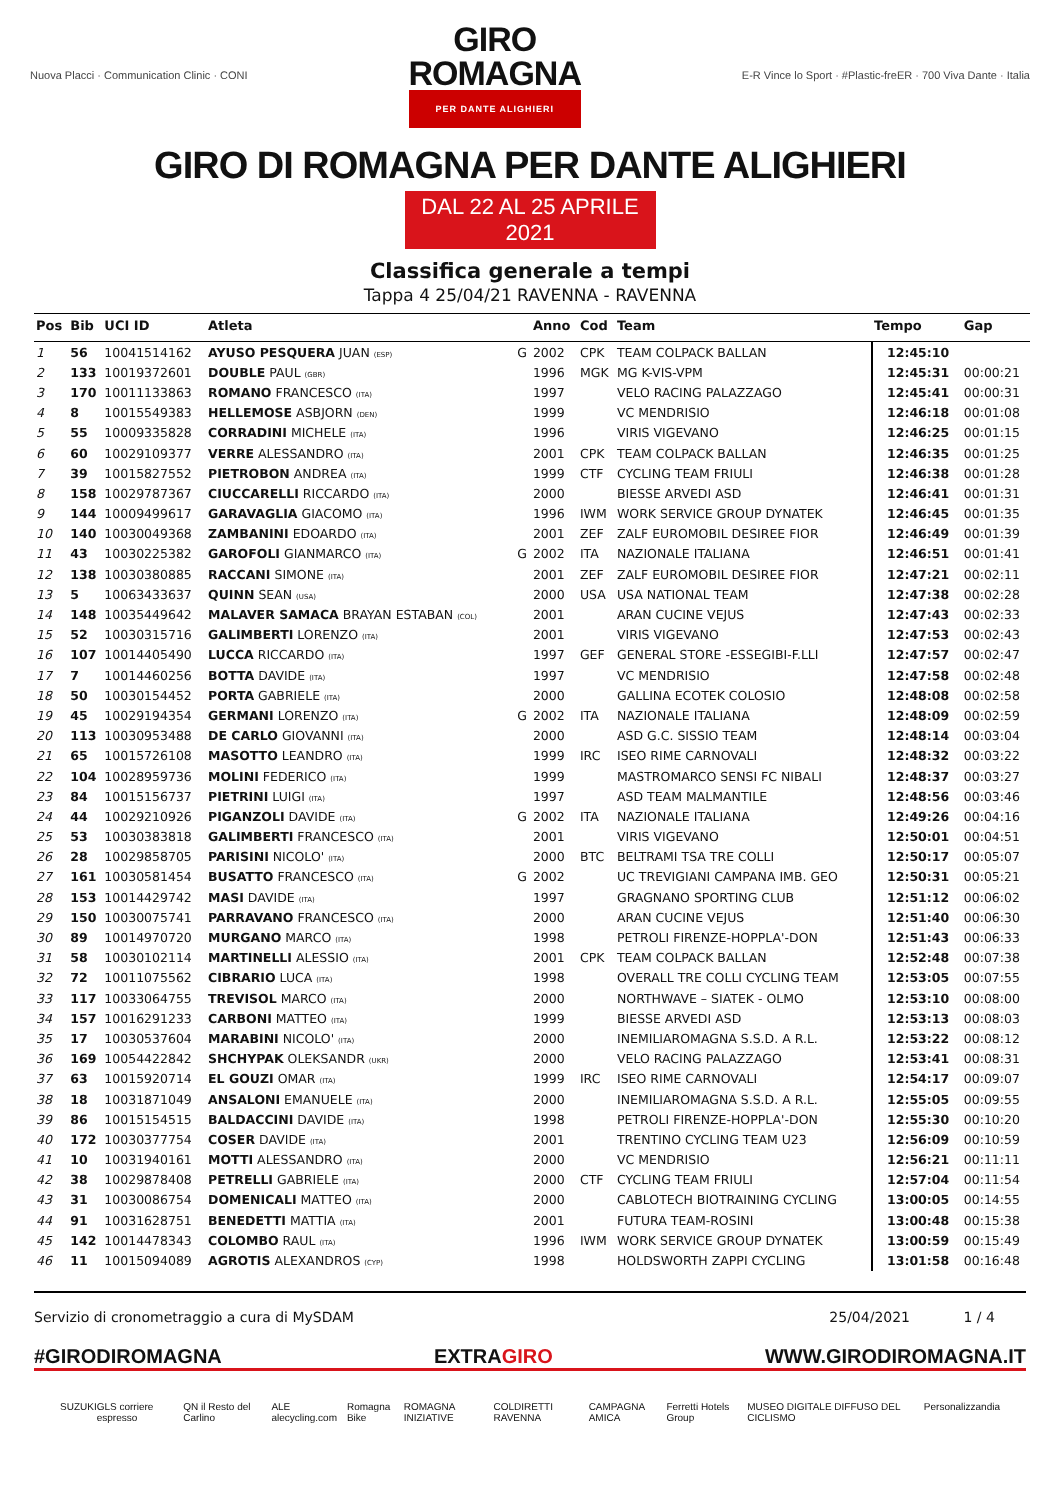Nuova Placci · Communication Clinic · CONI
GIRO
ROMAGNA
PER DANTE ALIGHIERI
E-R Vince lo Sport · #Plastic-freER · 700 Viva Dante · Italia
GIRO DI ROMAGNA PER DANTE ALIGHIERI
DAL 22 AL 25 APRILE 2021
Classifica generale a tempi
Tappa 4 25/04/21 RAVENNA - RAVENNA
| Pos | Bib | UCI ID | Atleta | | Anno | Cod | Team | Tempo | Gap |
| --- | --- | --- | --- | --- | --- | --- | --- | --- | --- |
| 1 | 56 | 10041514162 | AYUSO PESQUERA JUAN (ESP) | G | 2002 | CPK | TEAM COLPACK BALLAN | 12:45:10 | |
| 2 | 133 | 10019372601 | DOUBLE PAUL (GBR) | | 1996 | MGK | MG K-VIS-VPM | 12:45:31 | 00:00:21 |
| 3 | 170 | 10011133863 | ROMANO FRANCESCO (ITA) | | 1997 | | VELO RACING PALAZZAGO | 12:45:41 | 00:00:31 |
| 4 | 8 | 10015549383 | HELLEMOSE ASBJORN (DEN) | | 1999 | | VC MENDRISIO | 12:46:18 | 00:01:08 |
| 5 | 55 | 10009335828 | CORRADINI MICHELE (ITA) | | 1996 | | VIRIS VIGEVANO | 12:46:25 | 00:01:15 |
| 6 | 60 | 10029109377 | VERRE ALESSANDRO (ITA) | | 2001 | CPK | TEAM COLPACK BALLAN | 12:46:35 | 00:01:25 |
| 7 | 39 | 10015827552 | PIETROBON ANDREA (ITA) | | 1999 | CTF | CYCLING TEAM FRIULI | 12:46:38 | 00:01:28 |
| 8 | 158 | 10029787367 | CIUCCARELLI RICCARDO (ITA) | | 2000 | | BIESSE ARVEDI ASD | 12:46:41 | 00:01:31 |
| 9 | 144 | 10009499617 | GARAVAGLIA GIACOMO (ITA) | | 1996 | IWM | WORK SERVICE GROUP DYNATEK | 12:46:45 | 00:01:35 |
| 10 | 140 | 10030049368 | ZAMBANINI EDOARDO (ITA) | | 2001 | ZEF | ZALF EUROMOBIL DESIREE FIOR | 12:46:49 | 00:01:39 |
| 11 | 43 | 10030225382 | GAROFOLI GIANMARCO (ITA) | G | 2002 | ITA | NAZIONALE ITALIANA | 12:46:51 | 00:01:41 |
| 12 | 138 | 10030380885 | RACCANI SIMONE (ITA) | | 2001 | ZEF | ZALF EUROMOBIL DESIREE FIOR | 12:47:21 | 00:02:11 |
| 13 | 5 | 10063433637 | QUINN SEAN (USA) | | 2000 | USA | USA NATIONAL TEAM | 12:47:38 | 00:02:28 |
| 14 | 148 | 10035449642 | MALAVER SAMACA BRAYAN ESTABAN (COL) | | 2001 | | ARAN CUCINE VEJUS | 12:47:43 | 00:02:33 |
| 15 | 52 | 10030315716 | GALIMBERTI LORENZO (ITA) | | 2001 | | VIRIS VIGEVANO | 12:47:53 | 00:02:43 |
| 16 | 107 | 10014405490 | LUCCA RICCARDO (ITA) | | 1997 | GEF | GENERAL STORE -ESSEGIBI-F.LLI | 12:47:57 | 00:02:47 |
| 17 | 7 | 10014460256 | BOTTA DAVIDE (ITA) | | 1997 | | VC MENDRISIO | 12:47:58 | 00:02:48 |
| 18 | 50 | 10030154452 | PORTA GABRIELE (ITA) | | 2000 | | GALLINA ECOTEK COLOSIO | 12:48:08 | 00:02:58 |
| 19 | 45 | 10029194354 | GERMANI LORENZO (ITA) | G | 2002 | ITA | NAZIONALE ITALIANA | 12:48:09 | 00:02:59 |
| 20 | 113 | 10030953488 | DE CARLO GIOVANNI (ITA) | | 2000 | | ASD G.C. SISSIO TEAM | 12:48:14 | 00:03:04 |
| 21 | 65 | 10015726108 | MASOTTO LEANDRO (ITA) | | 1999 | IRC | ISEO RIME CARNOVALI | 12:48:32 | 00:03:22 |
| 22 | 104 | 10028959736 | MOLINI FEDERICO (ITA) | | 1999 | | MASTROMARCO SENSI FC NIBALI | 12:48:37 | 00:03:27 |
| 23 | 84 | 10015156737 | PIETRINI LUIGI (ITA) | | 1997 | | ASD TEAM MALMANTILE | 12:48:56 | 00:03:46 |
| 24 | 44 | 10029210926 | PIGANZOLI DAVIDE (ITA) | G | 2002 | ITA | NAZIONALE ITALIANA | 12:49:26 | 00:04:16 |
| 25 | 53 | 10030383818 | GALIMBERTI FRANCESCO (ITA) | | 2001 | | VIRIS VIGEVANO | 12:50:01 | 00:04:51 |
| 26 | 28 | 10029858705 | PARISINI NICOLO' (ITA) | | 2000 | BTC | BELTRAMI TSA TRE COLLI | 12:50:17 | 00:05:07 |
| 27 | 161 | 10030581454 | BUSATTO FRANCESCO (ITA) | G | 2002 | | UC TREVIGIANI CAMPANA IMB. GEO | 12:50:31 | 00:05:21 |
| 28 | 153 | 10014429742 | MASI DAVIDE (ITA) | | 1997 | | GRAGNANO SPORTING CLUB | 12:51:12 | 00:06:02 |
| 29 | 150 | 10030075741 | PARRAVANO FRANCESCO (ITA) | | 2000 | | ARAN CUCINE VEJUS | 12:51:40 | 00:06:30 |
| 30 | 89 | 10014970720 | MURGANO MARCO (ITA) | | 1998 | | PETROLI FIRENZE-HOPPLA'-DON | 12:51:43 | 00:06:33 |
| 31 | 58 | 10030102114 | MARTINELLI ALESSIO (ITA) | | 2001 | CPK | TEAM COLPACK BALLAN | 12:52:48 | 00:07:38 |
| 32 | 72 | 10011075562 | CIBRARIO LUCA (ITA) | | 1998 | | OVERALL TRE COLLI CYCLING TEAM | 12:53:05 | 00:07:55 |
| 33 | 117 | 10033064755 | TREVISOL MARCO (ITA) | | 2000 | | NORTHWAVE – SIATEK - OLMO | 12:53:10 | 00:08:00 |
| 34 | 157 | 10016291233 | CARBONI MATTEO (ITA) | | 1999 | | BIESSE ARVEDI ASD | 12:53:13 | 00:08:03 |
| 35 | 17 | 10030537604 | MARABINI NICOLO' (ITA) | | 2000 | | INEMILIAROMAGNA S.S.D. A R.L. | 12:53:22 | 00:08:12 |
| 36 | 169 | 10054422842 | SHCHYPAK OLEKSANDR (UKR) | | 2000 | | VELO RACING PALAZZAGO | 12:53:41 | 00:08:31 |
| 37 | 63 | 10015920714 | EL GOUZI OMAR (ITA) | | 1999 | IRC | ISEO RIME CARNOVALI | 12:54:17 | 00:09:07 |
| 38 | 18 | 10031871049 | ANSALONI EMANUELE (ITA) | | 2000 | | INEMILIAROMAGNA S.S.D. A R.L. | 12:55:05 | 00:09:55 |
| 39 | 86 | 10015154515 | BALDACCINI DAVIDE (ITA) | | 1998 | | PETROLI FIRENZE-HOPPLA'-DON | 12:55:30 | 00:10:20 |
| 40 | 172 | 10030377754 | COSER DAVIDE (ITA) | | 2001 | | TRENTINO CYCLING TEAM U23 | 12:56:09 | 00:10:59 |
| 41 | 10 | 10031940161 | MOTTI ALESSANDRO (ITA) | | 2000 | | VC MENDRISIO | 12:56:21 | 00:11:11 |
| 42 | 38 | 10029878408 | PETRELLI GABRIELE (ITA) | | 2000 | CTF | CYCLING TEAM FRIULI | 12:57:04 | 00:11:54 |
| 43 | 31 | 10030086754 | DOMENICALI MATTEO (ITA) | | 2000 | | CABLOTECH BIOTRAINING CYCLING | 13:00:05 | 00:14:55 |
| 44 | 91 | 10031628751 | BENEDETTI MATTIA (ITA) | | 2001 | | FUTURA TEAM-ROSINI | 13:00:48 | 00:15:38 |
| 45 | 142 | 10014478343 | COLOMBO RAUL (ITA) | | 1996 | IWM | WORK SERVICE GROUP DYNATEK | 13:00:59 | 00:15:49 |
| 46 | 11 | 10015094089 | AGROTIS ALEXANDROS (CYP) | | 1998 | | HOLDSWORTH ZAPPI CYCLING | 13:01:58 | 00:16:48 |
Servizio di cronometraggio a cura di MySDAM 25/04/2021 1 / 4
#GIRODIROMAGNA EXTRAGIRO WWW.GIRODIROMAGNA.IT
SUZUKI GLS corriere espresso QN il Resto del Carlino ALE alecycling.com Romagna Bike ROMAGNA INIZIATIVE COLDIRETTI RAVENNA CAMPAGNA AMICA Ferretti Hotels Group MUSEO DIGITALE DIFFUSO DEL CICLISMO Personalizzandia